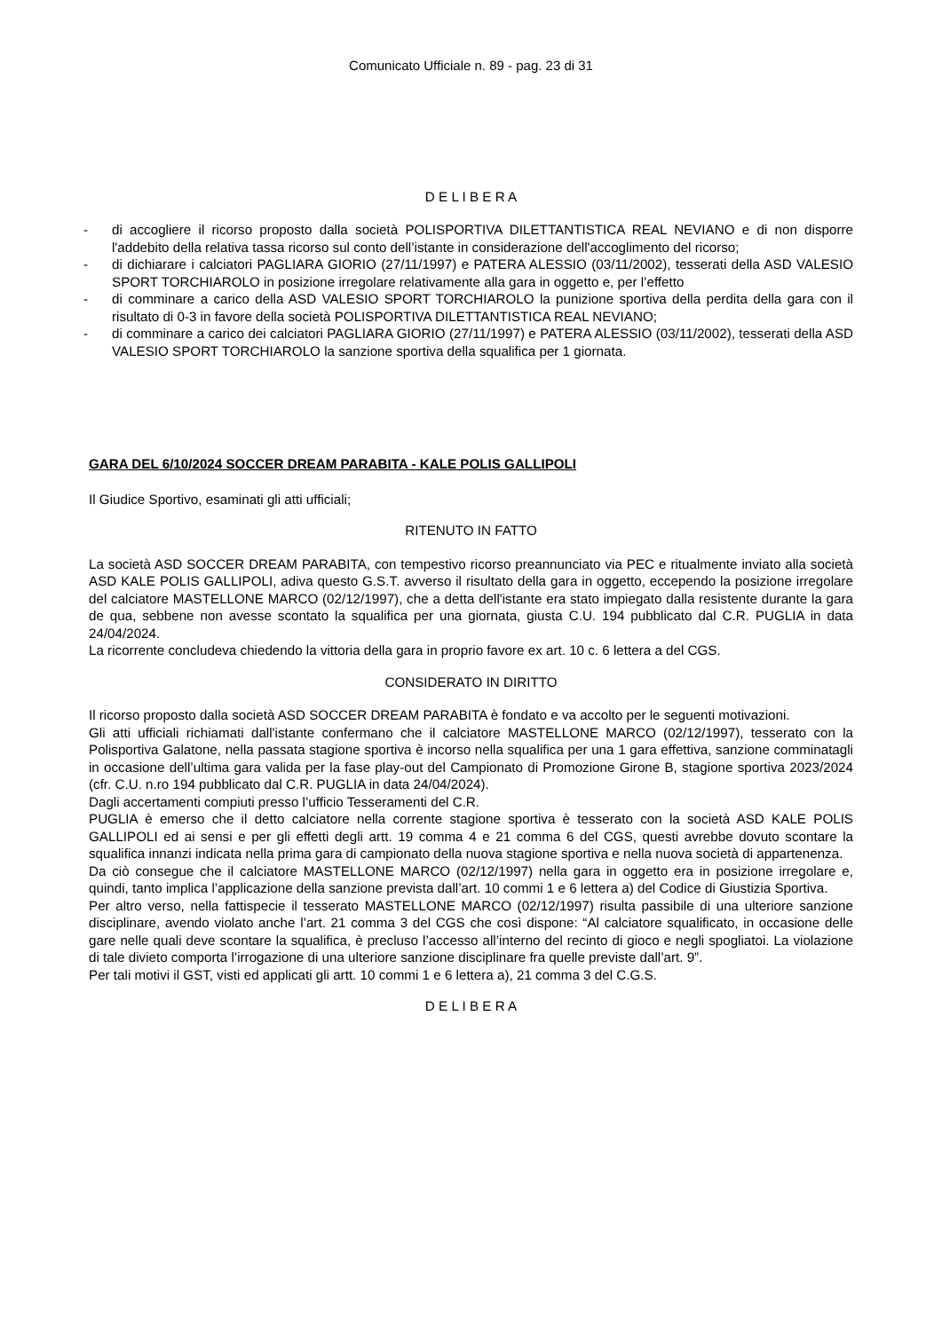Comunicato Ufficiale n. 89 - pag. 23 di 31
D E L I B E R A
- di accogliere il ricorso proposto dalla società POLISPORTIVA DILETTANTISTICA REAL NEVIANO e di non disporre l'addebito della relativa tassa ricorso sul conto dell’istante in considerazione dell'accoglimento del ricorso;
- di dichiarare i calciatori PAGLIARA GIORIO (27/11/1997) e PATERA ALESSIO (03/11/2002), tesserati della ASD VALESIO SPORT TORCHIAROLO in posizione irregolare relativamente alla gara in oggetto e, per l’effetto
- di comminare a carico della ASD VALESIO SPORT TORCHIAROLO la punizione sportiva della perdita della gara con il risultato di 0-3 in favore della società POLISPORTIVA DILETTANTISTICA REAL NEVIANO;
- di comminare a carico dei calciatori PAGLIARA GIORIO (27/11/1997) e PATERA ALESSIO (03/11/2002), tesserati della ASD VALESIO SPORT TORCHIAROLO la sanzione sportiva della squalifica per 1 giornata.
GARA DEL 6/10/2024 SOCCER DREAM PARABITA - KALE POLIS GALLIPOLI
Il Giudice Sportivo, esaminati gli atti ufficiali;
RITENUTO IN FATTO
La società ASD SOCCER DREAM PARABITA, con tempestivo ricorso preannunciato via PEC e ritualmente inviato alla società ASD KALE POLIS GALLIPOLI, adiva questo G.S.T. avverso il risultato della gara in oggetto, eccependo la posizione irregolare del calciatore MASTELLONE MARCO (02/12/1997), che a detta dell'istante era stato impiegato dalla resistente durante la gara de qua, sebbene non avesse scontato la squalifica per una giornata, giusta C.U. 194 pubblicato dal C.R. PUGLIA in data 24/04/2024.
La ricorrente concludeva chiedendo la vittoria della gara in proprio favore ex art. 10 c. 6 lettera a del CGS.
CONSIDERATO IN DIRITTO
Il ricorso proposto dalla società ASD SOCCER DREAM PARABITA è fondato e va accolto per le seguenti motivazioni.
Gli atti ufficiali richiamati dall'istante confermano che il calciatore MASTELLONE MARCO (02/12/1997), tesserato con la Polisportiva Galatone, nella passata stagione sportiva è incorso nella squalifica per una 1 gara effettiva, sanzione comminatagli in occasione dell’ultima gara valida per la fase play-out del Campionato di Promozione Girone B, stagione sportiva 2023/2024 (cfr. C.U. n.ro 194 pubblicato dal C.R. PUGLIA in data 24/04/2024).
Dagli accertamenti compiuti presso l’ufficio Tesseramenti del C.R.
PUGLIA è emerso che il detto calciatore nella corrente stagione sportiva è tesserato con la società ASD KALE POLIS GALLIPOLI ed ai sensi e per gli effetti degli artt. 19 comma 4 e 21 comma 6 del CGS, questi avrebbe dovuto scontare la squalifica innanzi indicata nella prima gara di campionato della nuova stagione sportiva e nella nuova società di appartenenza.
Da ciò consegue che il calciatore MASTELLONE MARCO (02/12/1997) nella gara in oggetto era in posizione irregolare e, quindi, tanto implica l’applicazione della sanzione prevista dall’art. 10 commi 1 e 6 lettera a) del Codice di Giustizia Sportiva.
Per altro verso, nella fattispecie il tesserato MASTELLONE MARCO (02/12/1997) risulta passibile di una ulteriore sanzione disciplinare, avendo violato anche l’art. 21 comma 3 del CGS che così dispone: “Al calciatore squalificato, in occasione delle gare nelle quali deve scontare la squalifica, è precluso l’accesso all’interno del recinto di gioco e negli spogliatoi. La violazione di tale divieto comporta l’irrogazione di una ulteriore sanzione disciplinare fra quelle previste dall’art. 9”.
Per tali motivi il GST, visti ed applicati gli artt. 10 commi 1 e 6 lettera a), 21 comma 3 del C.G.S.
D E L I B E R A